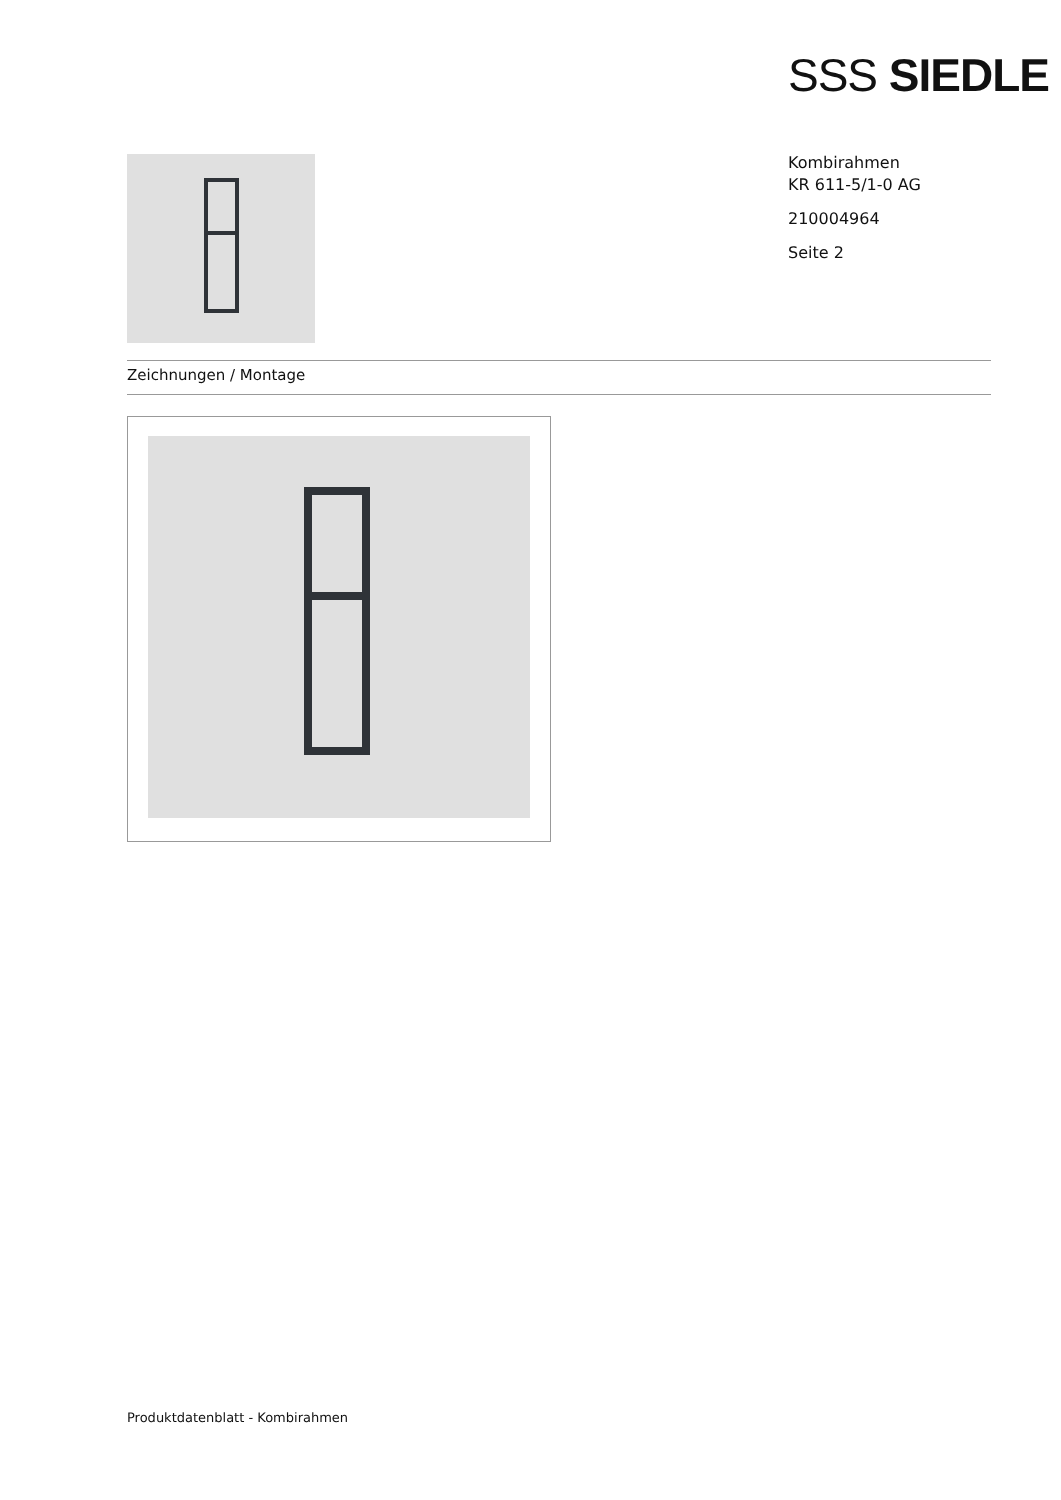SSS SIEDLE
Kombirahmen
KR 611-5/1-0 AG
210004964
Seite 2
Zeichnungen / Montage
Produktdatenblatt - Kombirahmen